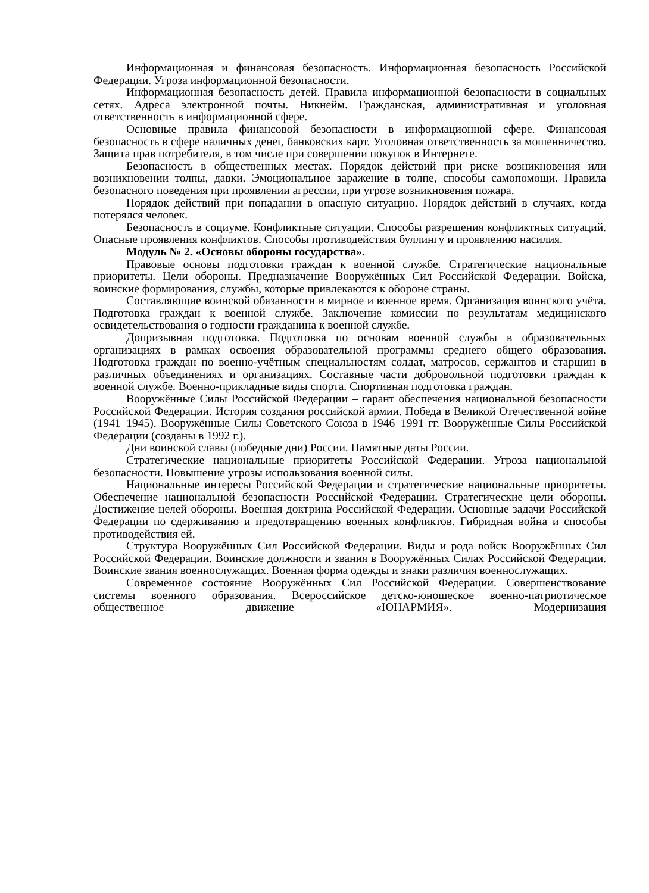Информационная и финансовая безопасность. Информационная безопасность Российской Федерации. Угроза информационной безопасности.
Информационная безопасность детей. Правила информационной безопасности в социальных сетях. Адреса электронной почты. Никнейм. Гражданская, административная и уголовная ответственность в информационной сфере.
Основные правила финансовой безопасности в информационной сфере. Финансовая безопасность в сфере наличных денег, банковских карт. Уголовная ответственность за мошенничество. Защита прав потребителя, в том числе при совершении покупок в Интернете.
Безопасность в общественных местах. Порядок действий при риске возникновения или возникновении толпы, давки. Эмоциональное заражение в толпе, способы самопомощи. Правила безопасного поведения при проявлении агрессии, при угрозе возникновения пожара.
Порядок действий при попадании в опасную ситуацию. Порядок действий в случаях, когда потерялся человек.
Безопасность в социуме. Конфликтные ситуации. Способы разрешения конфликтных ситуаций. Опасные проявления конфликтов. Способы противодействия буллингу и проявлению насилия.
Модуль № 2. «Основы обороны государства».
Правовые основы подготовки граждан к военной службе. Стратегические национальные приоритеты. Цели обороны. Предназначение Вооружённых Сил Российской Федерации. Войска, воинские формирования, службы, которые привлекаются к обороне страны.
Составляющие воинской обязанности в мирное и военное время. Организация воинского учёта. Подготовка граждан к военной службе. Заключение комиссии по результатам медицинского освидетельствования о годности гражданина к военной службе.
Допризывная подготовка. Подготовка по основам военной службы в образовательных организациях в рамках освоения образовательной программы среднего общего образования. Подготовка граждан по военно-учётным специальностям солдат, матросов, сержантов и старшин в различных объединениях и организациях. Составные части добровольной подготовки граждан к военной службе. Военно-прикладные виды спорта. Спортивная подготовка граждан.
Вооружённые Силы Российской Федерации – гарант обеспечения национальной безопасности Российской Федерации. История создания российской армии. Победа в Великой Отечественной войне (1941–1945). Вооружённые Силы Советского Союза в 1946–1991 гг. Вооружённые Силы Российской Федерации (созданы в 1992 г.).
Дни воинской славы (победные дни) России. Памятные даты России.
Стратегические национальные приоритеты Российской Федерации. Угроза национальной безопасности. Повышение угрозы использования военной силы.
Национальные интересы Российской Федерации и стратегические национальные приоритеты. Обеспечение национальной безопасности Российской Федерации. Стратегические цели обороны. Достижение целей обороны. Военная доктрина Российской Федерации. Основные задачи Российской Федерации по сдерживанию и предотвращению военных конфликтов. Гибридная война и способы противодействия ей.
Структура Вооружённых Сил Российской Федерации. Виды и рода войск Вооружённых Сил Российской Федерации. Воинские должности и звания в Вооружённых Силах Российской Федерации. Воинские звания военнослужащих. Военная форма одежды и знаки различия военнослужащих.
Современное состояние Вооружённых Сил Российской Федерации. Совершенствование системы военного образования. Всероссийское детско-юношеское военно-патриотическое общественное движение «ЮНАРМИЯ». Модернизация